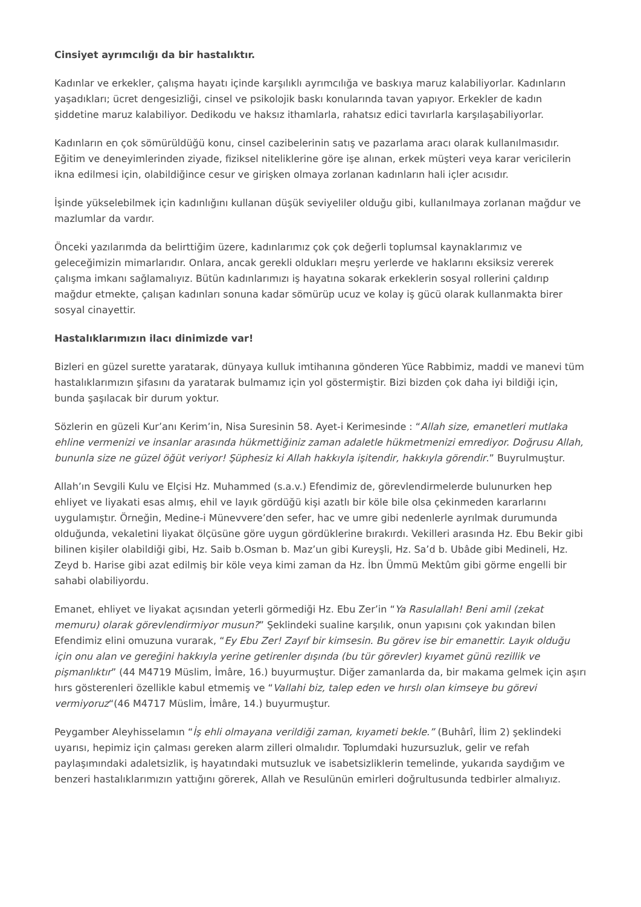Cinsiyet ayrımcılığı da bir hastalıktır.
Kadınlar ve erkekler, çalışma hayatı içinde karşılıklı ayrımcılığa ve baskıya maruz kalabiliyorlar. Kadınların yaşadıkları; ücret dengesizliği, cinsel ve psikolojik baskı konularında tavan yapıyor. Erkekler de kadın şiddetine maruz kalabiliyor. Dedikodu ve haksız ithamlarla, rahatsız edici tavırlarla karşılaşabiliyorlar.
Kadınların en çok sömürüldüğü konu, cinsel cazibelerinin satış ve pazarlama aracı olarak kullanılmasıdır. Eğitim ve deneyimlerinden ziyade, fiziksel niteliklerine göre işe alınan, erkek müşteri veya karar vericilerin ikna edilmesi için, olabildiğince cesur ve girişken olmaya zorlanan kadınların hali içler acısıdır.
İşinde yükselebilmek için kadınlığını kullanan düşük seviyeliler olduğu gibi, kullanılmaya zorlanan mağdur ve mazlumlar da vardır.
Önceki yazılarımda da belirttiğim üzere, kadınlarımız çok çok değerli toplumsal kaynaklarımız ve geleceğimizin mimarlarıdır. Onlara, ancak gerekli oldukları meşru yerlerde ve haklarını eksiksiz vererek çalışma imkanı sağlamalıyız. Bütün kadınlarımızı iş hayatına sokarak erkeklerin sosyal rollerini çaldırıp mağdur etmekte, çalışan kadınları sonuna kadar sömürüp ucuz ve kolay iş gücü olarak kullanmakta birer sosyal cinayettir.
Hastalıklarımızın ilacı dinimizde var!
Bizleri en güzel surette yaratarak, dünyaya kulluk imtihanına gönderen Yüce Rabbimiz, maddi ve manevi tüm hastalıklarımızın şifasını da yaratarak bulmamız için yol göstermiştir. Bizi bizden çok daha iyi bildiği için, bunda şaşılacak bir durum yoktur.
Sözlerin en güzeli Kur’anı Kerim’in, Nisa Suresinin 58. Ayet-i Kerimesinde : “Allah size, emanetleri mutlaka ehline vermenizi ve insanlar arasında hükmettiğiniz zaman adaletle hükmetmenizi emrediyor. Doğrusu Allah, bununla size ne güzel öğüt veriyor! Şüphesiz ki Allah hakkıyla işitendir, hakkıyla görendir.” Buyrulmuştur.
Allah’ın Sevgili Kulu ve Elçisi Hz. Muhammed (s.a.v.) Efendimiz de, görevlendirmelerde bulunurken hep ehliyet ve liyakati esas almış, ehil ve layık gördüğü kişi azatlı bir köle bile olsa çekinmeden kararlarını uygulamıştır. Örneğin, Medine-i Münevvere’den sefer, hac ve umre gibi nedenlerle ayrılmak durumunda olduğunda, vekaletini liyakat ölçüsüne göre uygun gördüklerine bırakırdı. Vekilleri arasında Hz. Ebu Bekir gibi bilinen kişiler olabildiği gibi, Hz. Saib b.Osman b. Maz’un gibi Kureyşli, Hz. Sa’d b. Ubâde gibi Medineli, Hz. Zeyd b. Harise gibi azat edilmiş bir köle veya kimi zaman da Hz. İbn Ümmü Mektûm gibi görme engelli bir sahabi olabiliyordu.
Emanet, ehliyet ve liyakat açısından yeterli görmediği Hz. Ebu Zer’in “Ya Rasulallah! Beni amil (zekat memuru) olarak görevlendirmiyor musun?” Şeklindeki sualine karşılık, onun yapısını çok yakından bilen Efendimiz elini omuzuna vurarak, “Ey Ebu Zer! Zayıf bir kimsesin. Bu görev ise bir emanettir. Layık olduğu için onu alan ve gereğini hakkıyla yerine getirenler dışında (bu tür görevler) kıyamet günü rezillik ve pişmanlıktır” (44 M4719 Müslim, İmâre, 16.) buyurmuştur. Diğer zamanlarda da, bir makama gelmek için aşırı hırs gösterenleri özellikle kabul etmemiş ve “Vallahi biz, talep eden ve hırslı olan kimseye bu görevi vermiyoruz“(46 M4717 Müslim, İmâre, 14.) buyurmuştur.
Peygamber Aleyhisselamın “İş ehli olmayana verildiği zaman, kıyameti bekle.” (Buhârî, İlim 2) şeklindeki uyarısı, hepimiz için çalması gereken alarm zilleri olmalıdır. Toplumdaki huzursuzluk, gelir ve refah paylaşımındaki adaletsizlik, iş hayatındaki mutsuzluk ve isabetsizliklerin temelinde, yukarıda saydığım ve benzeri hastalıklarımızın yattığını görerek, Allah ve Resulünün emirleri doğrultusunda tedbirler almalıyız.